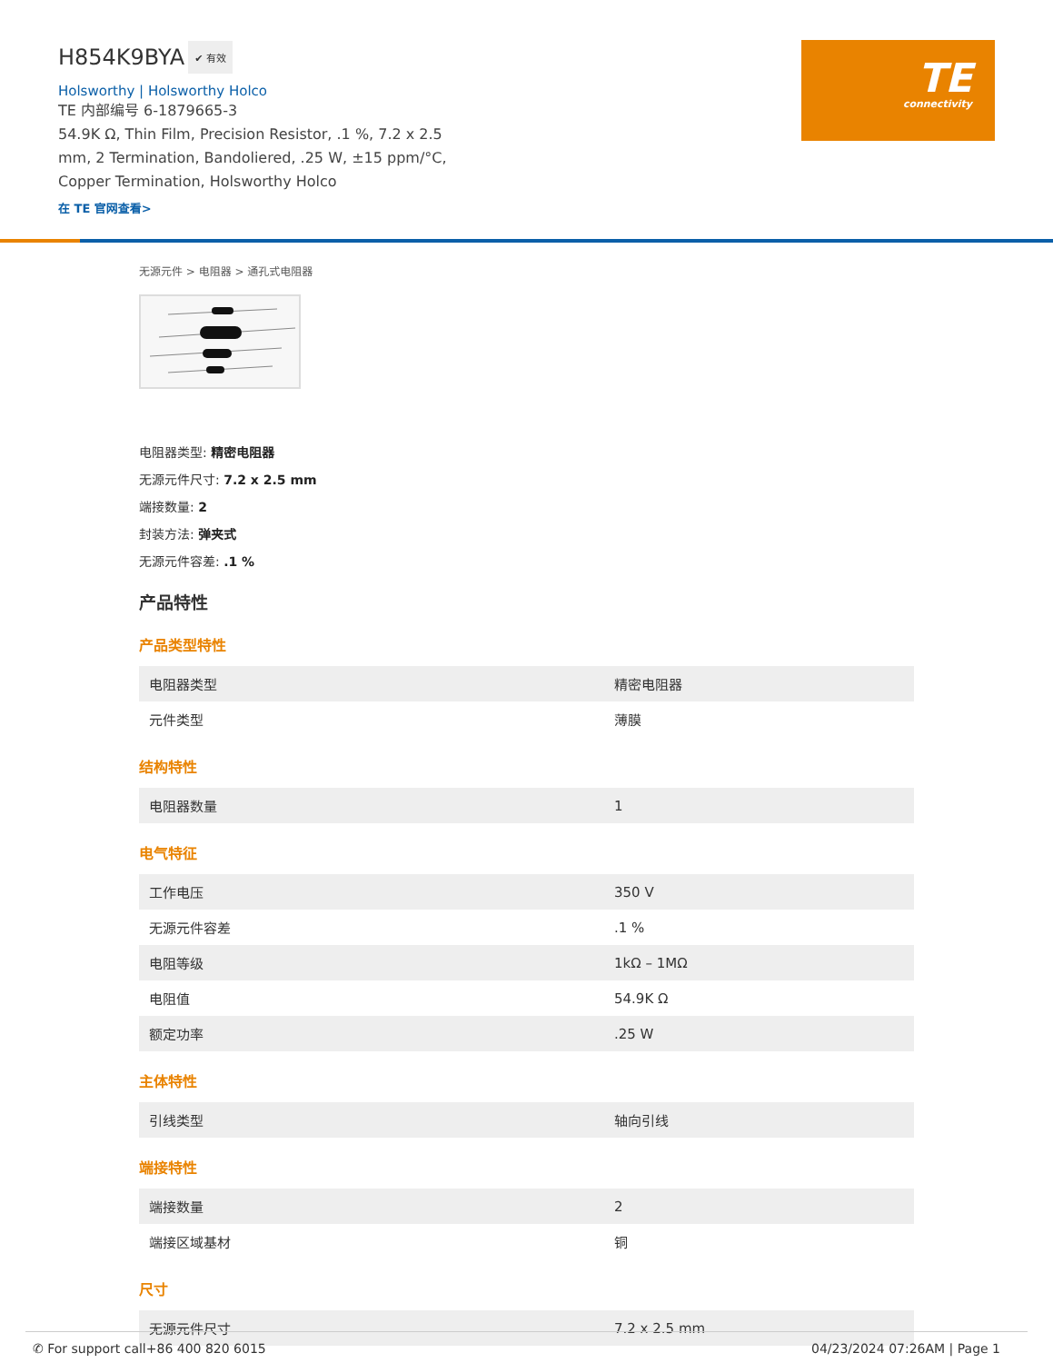H854K9BYA
✔ 有效
Holsworthy | Holsworthy Holco
TE 内部编号 6-1879665-3
54.9K Ω, Thin Film, Precision Resistor, .1 %, 7.2 x 2.5 mm, 2 Termination, Bandoliered, .25 W, ±15 ppm/°C, Copper Termination, Holsworthy Holco
在 TE 官网查看>
TE
connectivity
无源元件 > 电阻器 > 通孔式电阻器
电阻器类型: 精密电阻器
无源元件尺寸: 7.2 x 2.5 mm
端接数量: 2
封装方法: 弹夹式
无源元件容差: .1 %
产品特性
产品类型特性
| 电阻器类型 | 精密电阻器 |
| 元件类型 | 薄膜 |
结构特性
| 电阻器数量 | 1 |
电气特征
| 工作电压 | 350 V |
| 无源元件容差 | .1 % |
| 电阻等级 | 1kΩ – 1MΩ |
| 电阻值 | 54.9K Ω |
| 额定功率 | .25 W |
主体特性
| 引线类型 | 轴向引线 |
端接特性
| 端接数量 | 2 |
| 端接区域基材 | 铜 |
尺寸
| 无源元件尺寸 | 7.2 x 2.5 mm |
✆ For support call+86 400 820 6015 04/23/2024 07:26AM | Page 1